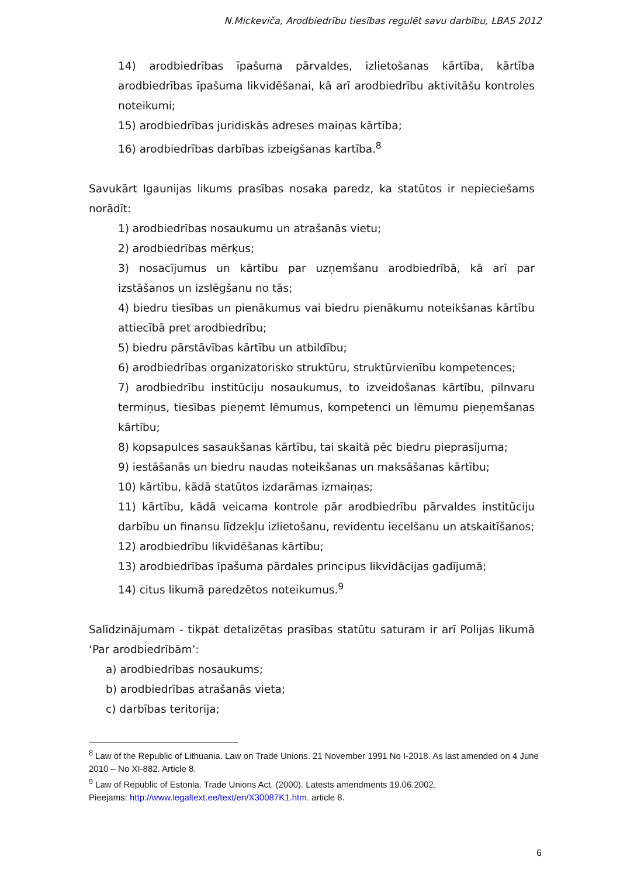N.Mickeviča, Arodbiedrību tiesības regulēt savu darbību, LBAS 2012
14) arodbiedrības īpašuma pārvaldes, izlietošanas kārtība, kārtība arodbiedrības īpašuma likvidēšanai, kā arī arodbiedrību aktivitāšu kontroles noteikumi;
15) arodbiedrības juridiskās adreses maiņas kārtība;
16) arodbiedrības darbības izbeigšanas kartība.<sup>8</sup>
Savukārt Igaunijas likums prasības nosaka paredz, ka statūtos ir nepieciešams norādīt:
1) arodbiedrības nosaukumu un atrašanās vietu;
2) arodbiedrības mērķus;
3) nosacījumus un kārtību par uzņemšanu arodbiedrībā, kā arī par izstāšanos un izslēgšanu no tās;
4) biedru tiesības un pienākumus vai biedru pienākumu noteikšanas kārtību attiecībā pret arodbiedrību;
5) biedru pārstāvības kārtību un atbildību;
6) arodbiedrības organizatorisko struktūru, struktūrvienību kompetences;
7) arodbiedrību institūciju nosaukumus, to izveidošanas kārtību, pilnvaru termiņus, tiesības pieņemt lēmumus, kompetenci un lēmumu pieņemšanas kārtību;
8) kopsapulces sasaukšanas kārtību, tai skaitā pēc biedru pieprasījuma;
9) iestāšanās un biedru naudas noteikšanas un maksāšanas kārtību;
10) kārtību, kādā statūtos izdarāmas izmaiņas;
11) kārtību, kādā veicama kontrole pār arodbiedrību pārvaldes institūciju darbību un finansu līdzekļu izlietošanu, revidentu iecelšanu un atskaitīšanos;
12) arodbiedrību likvidēšanas kārtību;
13) arodbiedrības īpašuma pārdales principus likvidācijas gadījumā;
14) citus likumā paredzētos noteikumus.<sup>9</sup>
Salīdzinājumam - tikpat detalizētas prasības statūtu saturam ir arī Polijas likumā ‘Par arodbiedrībām’:
a) arodbiedrības nosaukums;
b) arodbiedrības atrašanās vieta;
c) darbības teritorija;
<sup>8</sup> Law of the Republic of Lithuania. Law on Trade Unions. 21 November 1991 No I-2018. As last amended on 4 June 2010 – No XI-882. Article 8.
<sup>9</sup> Law of Republic of Estonia. Trade Unions Act. (2000). Latests amendments 19.06.2002.
Pieejams: http://www.legaltext.ee/text/en/X30087K1.htm. article 8.
6